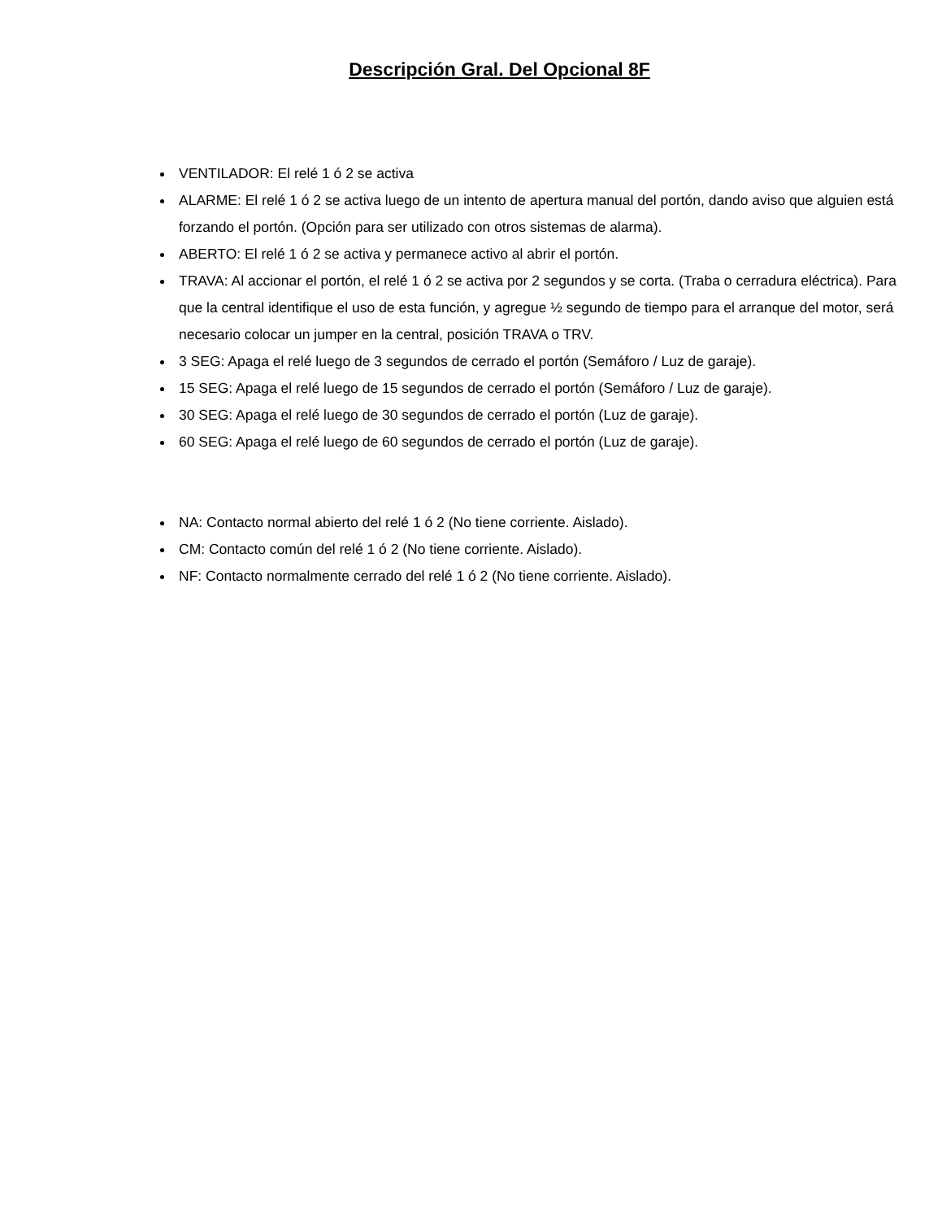Descripción Gral. Del Opcional 8F
VENTILADOR: El relé 1 ó 2 se activa
ALARME: El relé 1 ó 2 se activa luego de un intento de apertura manual del portón, dando aviso que alguien está forzando el portón. (Opción para ser utilizado con otros sistemas de alarma).
ABERTO: El relé 1 ó 2 se activa y permanece activo al abrir el portón.
TRAVA: Al accionar el portón, el relé 1 ó 2 se activa por 2 segundos y se corta. (Traba o cerradura eléctrica). Para que la central identifique el uso de esta función, y agregue ½ segundo de tiempo para el arranque del motor, será necesario colocar un jumper en la central, posición TRAVA o TRV.
3 SEG: Apaga el relé luego de 3 segundos de cerrado el portón (Semáforo / Luz de garaje).
15 SEG: Apaga el relé luego de 15 segundos de cerrado el portón (Semáforo / Luz de garaje).
30 SEG: Apaga el relé luego de 30 segundos de cerrado el portón (Luz de garaje).
60 SEG: Apaga el relé luego de 60 segundos de cerrado el portón (Luz de garaje).
NA: Contacto normal abierto del relé 1 ó 2 (No tiene corriente. Aislado).
CM: Contacto común del relé 1 ó 2 (No tiene corriente. Aislado).
NF: Contacto normalmente cerrado del relé 1 ó 2 (No tiene corriente. Aislado).